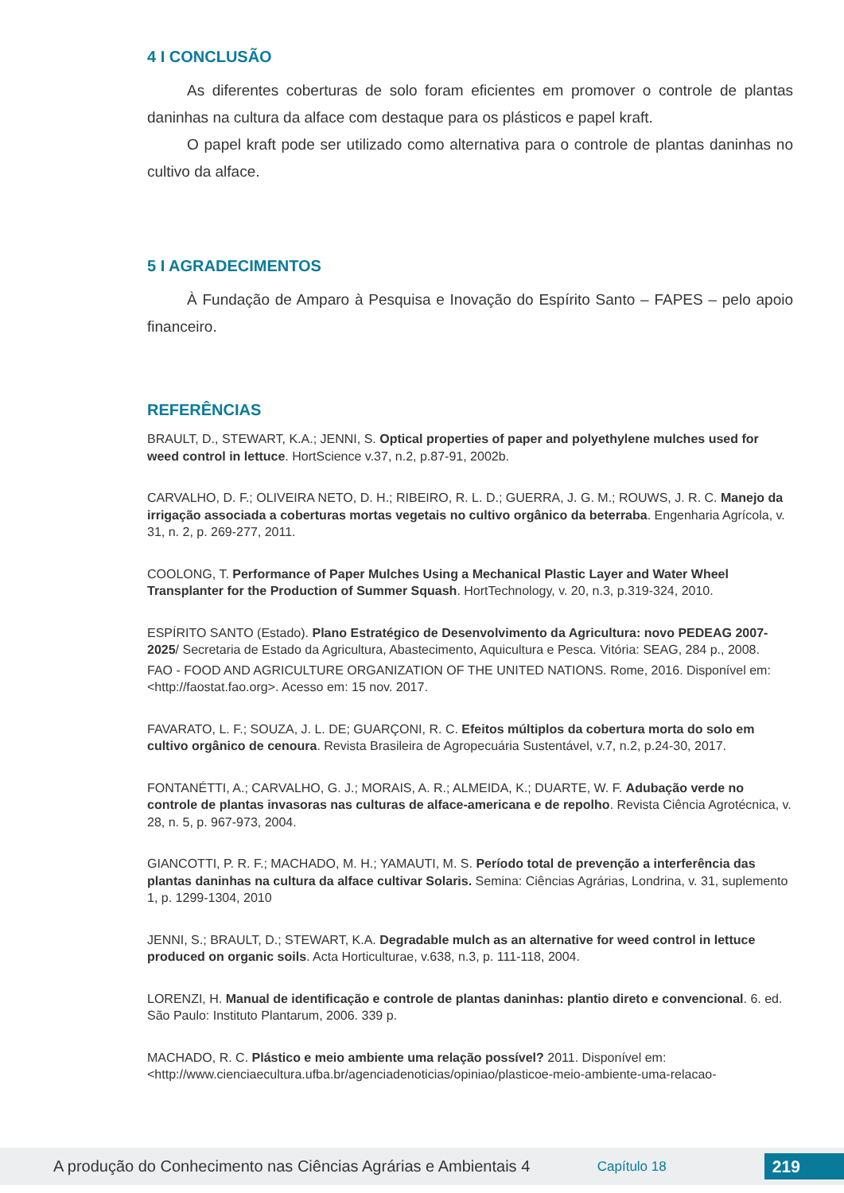4 I CONCLUSÃO
As diferentes coberturas de solo foram eficientes em promover o controle de plantas daninhas na cultura da alface com destaque para os plásticos e papel kraft.
O papel kraft pode ser utilizado como alternativa para o controle de plantas daninhas no cultivo da alface.
5 I AGRADECIMENTOS
À Fundação de Amparo à Pesquisa e Inovação do Espírito Santo – FAPES – pelo apoio financeiro.
REFERÊNCIAS
BRAULT, D., STEWART, K.A.; JENNI, S. Optical properties of paper and polyethylene mulches used for weed control in lettuce. HortScience v.37, n.2, p.87-91, 2002b.
CARVALHO, D. F.; OLIVEIRA NETO, D. H.; RIBEIRO, R. L. D.; GUERRA, J. G. M.; ROUWS, J. R. C. Manejo da irrigação associada a coberturas mortas vegetais no cultivo orgânico da beterraba. Engenharia Agrícola, v. 31, n. 2, p. 269-277, 2011.
COOLONG, T. Performance of Paper Mulches Using a Mechanical Plastic Layer and Water Wheel Transplanter for the Production of Summer Squash. HortTechnology, v. 20, n.3, p.319-324, 2010.
ESPÍRITO SANTO (Estado). Plano Estratégico de Desenvolvimento da Agricultura: novo PEDEAG 2007-2025/ Secretaria de Estado da Agricultura, Abastecimento, Aquicultura e Pesca. Vitória: SEAG, 284 p., 2008.
FAO - FOOD AND AGRICULTURE ORGANIZATION OF THE UNITED NATIONS. Rome, 2016. Disponível em: <http://faostat.fao.org>. Acesso em: 15 nov. 2017.
FAVARATO, L. F.; SOUZA, J. L. DE; GUARÇONI, R. C. Efeitos múltiplos da cobertura morta do solo em cultivo orgânico de cenoura. Revista Brasileira de Agropecuária Sustentável, v.7, n.2, p.24-30, 2017.
FONTANÉTTI, A.; CARVALHO, G. J.; MORAIS, A. R.; ALMEIDA, K.; DUARTE, W. F. Adubação verde no controle de plantas invasoras nas culturas de alface-americana e de repolho. Revista Ciência Agrotécnica, v. 28, n. 5, p. 967-973, 2004.
GIANCOTTI, P. R. F.; MACHADO, M. H.; YAMAUTI, M. S. Período total de prevenção a interferência das plantas daninhas na cultura da alface cultivar Solaris. Semina: Ciências Agrárias, Londrina, v. 31, suplemento 1, p. 1299-1304, 2010
JENNI, S.; BRAULT, D.; STEWART, K.A. Degradable mulch as an alternative for weed control in lettuce produced on organic soils. Acta Horticulturae, v.638, n.3, p. 111-118, 2004.
LORENZI, H. Manual de identificação e controle de plantas daninhas: plantio direto e convencional. 6. ed. São Paulo: Instituto Plantarum, 2006. 339 p.
MACHADO, R. C. Plástico e meio ambiente uma relação possível? 2011. Disponível em: <http://www.cienciaecultura.ufba.br/agenciadenoticias/opiniao/plasticoe-meio-ambiente-uma-relacao-
A produção do Conhecimento nas Ciências Agrárias e Ambientais 4 Capítulo 18 219